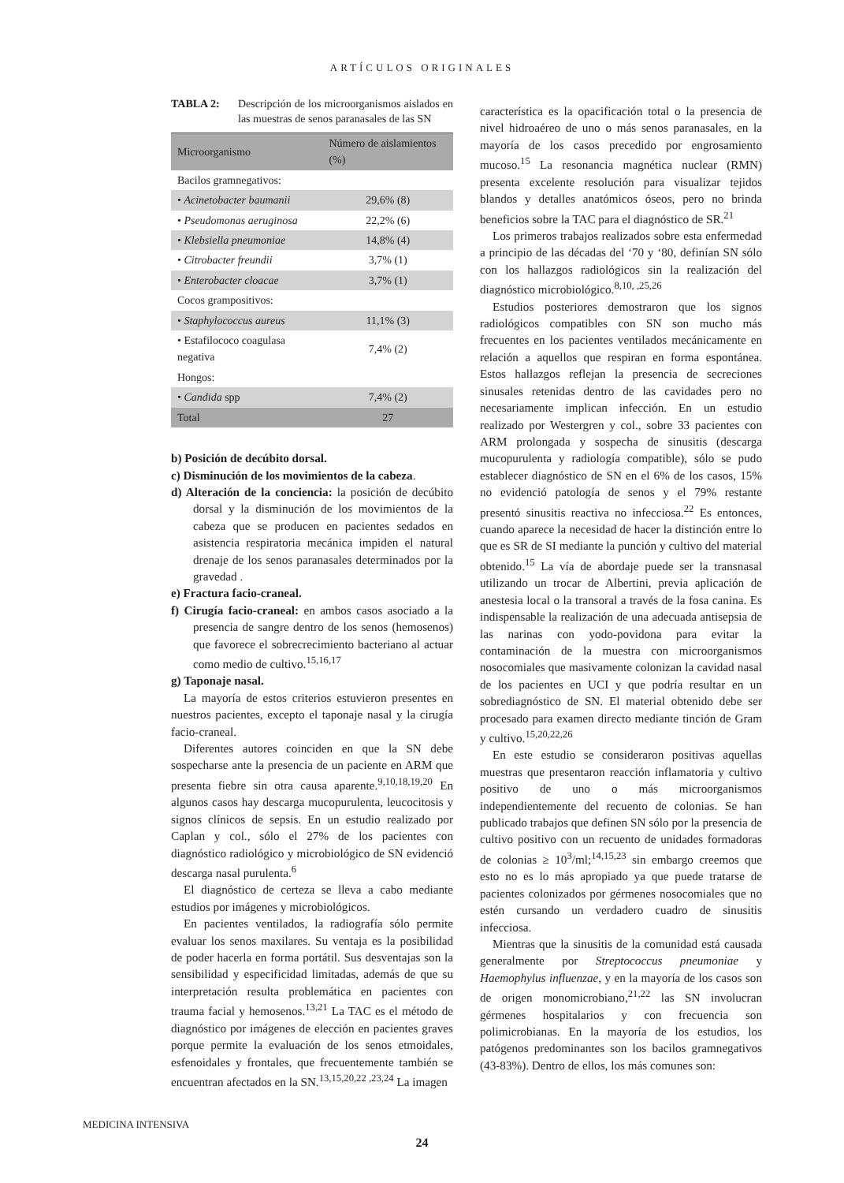ARTÍCULOS ORIGINALES
TABLA 2: Descripción de los microorganismos aislados en las muestras de senos paranasales de las SN
| Microorganismo | Número de aislamientos (%) |
| --- | --- |
| Bacilos gramnegativos: | |
| • Acinetobacter baumanii | 29,6% (8) |
| • Pseudomonas aeruginosa | 22,2% (6) |
| • Klebsiella pneumoniae | 14,8% (4) |
| • Citrobacter freundii | 3,7% (1) |
| • Enterobacter cloacae | 3,7% (1) |
| Cocos grampositivos: | |
| • Staphylococcus aureus | 11,1% (3) |
| • Estafilococo coagulasa negativa | 7,4% (2) |
| Hongos: | |
| • Candida spp | 7,4% (2) |
| Total | 27 |
b) Posición de decúbito dorsal.
c) Disminución de los movimientos de la cabeza.
d) Alteración de la conciencia: la posición de decúbito dorsal y la disminución de los movimientos de la cabeza que se producen en pacientes sedados en asistencia respiratoria mecánica impiden el natural drenaje de los senos paranasales determinados por la gravedad .
e) Fractura facio-craneal.
f) Cirugía facio-craneal: en ambos casos asociado a la presencia de sangre dentro de los senos (hemosenos) que favorece el sobrecrecimiento bacteriano al actuar como medio de cultivo.<sup>15,16,17</sup>
g) Taponaje nasal.
La mayoría de estos criterios estuvieron presentes en nuestros pacientes, excepto el taponaje nasal y la cirugía facio-craneal.
Diferentes autores coinciden en que la SN debe sospecharse ante la presencia de un paciente en ARM que presenta fiebre sin otra causa aparente.<sup>9,10,18,19,20</sup> En algunos casos hay descarga mucopurulenta, leucocitosis y signos clínicos de sepsis. En un estudio realizado por Caplan y col., sólo el 27% de los pacientes con diagnóstico radiológico y microbiológico de SN evidenció descarga nasal purulenta.<sup>6</sup>
El diagnóstico de certeza se lleva a cabo mediante estudios por imágenes y microbiológicos.
En pacientes ventilados, la radiografía sólo permite evaluar los senos maxilares. Su ventaja es la posibilidad de poder hacerla en forma portátil. Sus desventajas son la sensibilidad y especificidad limitadas, además de que su interpretación resulta problemática en pacientes con trauma facial y hemosenos.<sup>13,21</sup> La TAC es el método de diagnóstico por imágenes de elección en pacientes graves porque permite la evaluación de los senos etmoidales, esfenoidales y frontales, que frecuentemente también se encuentran afectados en la SN.<sup>13,15,20,22 ,23,24</sup> La imagen
característica es la opacificación total o la presencia de nivel hidroaéreo de uno o más senos paranasales, en la mayoría de los casos precedido por engrosamiento mucoso.<sup>15</sup> La resonancia magnética nuclear (RMN) presenta excelente resolución para visualizar tejidos blandos y detalles anatómicos óseos, pero no brinda beneficios sobre la TAC para el diagnóstico de SR.<sup>21</sup>
Los primeros trabajos realizados sobre esta enfermedad a principio de las décadas del ‘70 y ‘80, definían SN sólo con los hallazgos radiológicos sin la realización del diagnóstico microbiológico.<sup>8,10, ,25,26</sup>
Estudios posteriores demostraron que los signos radiológicos compatibles con SN son mucho más frecuentes en los pacientes ventilados mecánicamente en relación a aquellos que respiran en forma espontánea. Estos hallazgos reflejan la presencia de secreciones sinusales retenidas dentro de las cavidades pero no necesariamente implican infección. En un estudio realizado por Westergren y col., sobre 33 pacientes con ARM prolongada y sospecha de sinusitis (descarga mucopurulenta y radiología compatible), sólo se pudo establecer diagnóstico de SN en el 6% de los casos, 15% no evidenció patología de senos y el 79% restante presentó sinusitis reactiva no infecciosa.<sup>22</sup> Es entonces, cuando aparece la necesidad de hacer la distinción entre lo que es SR de SI mediante la punción y cultivo del material obtenido.<sup>15</sup> La vía de abordaje puede ser la transnasal utilizando un trocar de Albertini, previa aplicación de anestesia local o la transoral a través de la fosa canina. Es indispensable la realización de una adecuada antisepsia de las narinas con yodo-povidona para evitar la contaminación de la muestra con microorganismos nosocomiales que masivamente colonizan la cavidad nasal de los pacientes en UCI y que podría resultar en un sobrediagnóstico de SN. El material obtenido debe ser procesado para examen directo mediante tinción de Gram y cultivo.<sup>15,20,22,26</sup>
En este estudio se consideraron positivas aquellas muestras que presentaron reacción inflamatoria y cultivo positivo de uno o más microorganismos independientemente del recuento de colonias. Se han publicado trabajos que definen SN sólo por la presencia de cultivo positivo con un recuento de unidades formadoras de colonias ≥ 10<sup>3</sup>/ml;<sup>14,15,23</sup> sin embargo creemos que esto no es lo más apropiado ya que puede tratarse de pacientes colonizados por gérmenes nosocomiales que no estén cursando un verdadero cuadro de sinusitis infecciosa.
Mientras que la sinusitis de la comunidad está causada generalmente por Streptococcus pneumoniae y Haemophylus influenzae, y en la mayoría de los casos son de origen monomicrobiano,<sup>21,22</sup> las SN involucran gérmenes hospitalarios y con frecuencia son polimicrobianas. En la mayoría de los estudios, los patógenos predominantes son los bacilos gramnegativos (43-83%). Dentro de ellos, los más comunes son:
MEDICINA INTENSIVA
24